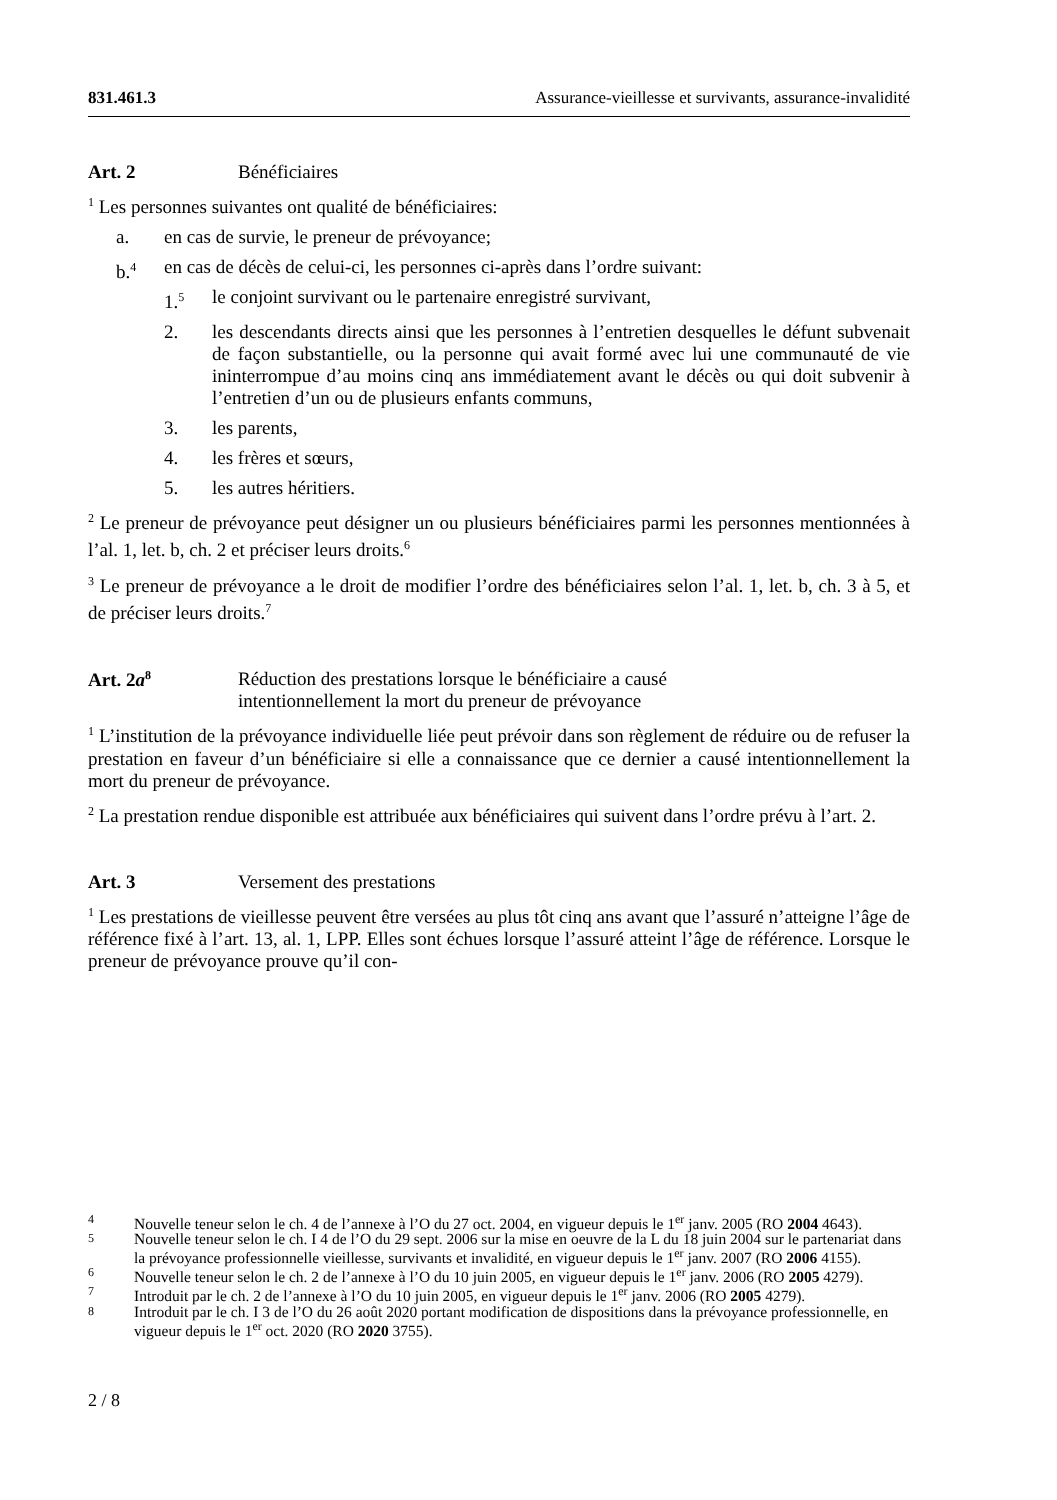831.461.3 Assurance-vieillesse et survivants, assurance-invalidité
Art. 2 Bénéficiaires
<sup>1</sup> Les personnes suivantes ont qualité de bénéficiaires:
a. en cas de survie, le preneur de prévoyance;
b.<sup>4</sup> en cas de décès de celui-ci, les personnes ci-après dans l’ordre suivant:
1.<sup>5</sup> le conjoint survivant ou le partenaire enregistré survivant,
2. les descendants directs ainsi que les personnes à l’entretien desquelles le défunt subvenait de façon substantielle, ou la personne qui avait formé avec lui une communauté de vie ininterrompue d’au moins cinq ans immédiatement avant le décès ou qui doit subvenir à l’entretien d’un ou de plusieurs enfants communs,
3. les parents,
4. les frères et sœurs,
5. les autres héritiers.
<sup>2</sup> Le preneur de prévoyance peut désigner un ou plusieurs bénéficiaires parmi les personnes mentionnées à l’al. 1, let. b, ch. 2 et préciser leurs droits.<sup>6</sup>
<sup>3</sup> Le preneur de prévoyance a le droit de modifier l’ordre des bénéficiaires selon l’al. 1, let. b, ch. 3 à 5, et de préciser leurs droits.<sup>7</sup>
Art. 2a<sup>8</sup> Réduction des prestations lorsque le bénéficiaire a causé
intentionnellement la mort du preneur de prévoyance
<sup>1</sup> L’institution de la prévoyance individuelle liée peut prévoir dans son règlement de réduire ou de refuser la prestation en faveur d’un bénéficiaire si elle a connaissance que ce dernier a causé intentionnellement la mort du preneur de prévoyance.
<sup>2</sup> La prestation rendue disponible est attribuée aux bénéficiaires qui suivent dans l’ordre prévu à l’art. 2.
Art. 3 Versement des prestations
<sup>1</sup> Les prestations de vieillesse peuvent être versées au plus tôt cinq ans avant que l’assuré n’atteigne l’âge de référence fixé à l’art. 13, al. 1, LPP. Elles sont échues lorsque l’assuré atteint l’âge de référence. Lorsque le preneur de prévoyance prouve qu’il con-
<sup>4</sup> Nouvelle teneur selon le ch. 4 de l’annexe à l’O du 27 oct. 2004, en vigueur depuis le 1<sup>er</sup> janv. 2005 (RO 2004 4643).
<sup>5</sup> Nouvelle teneur selon le ch. I 4 de l’O du 29 sept. 2006 sur la mise en oeuvre de la L du 18 juin 2004 sur le partenariat dans la prévoyance professionnelle vieillesse, survivants et invalidité, en vigueur depuis le 1<sup>er</sup> janv. 2007 (RO 2006 4155).
<sup>6</sup> Nouvelle teneur selon le ch. 2 de l’annexe à l’O du 10 juin 2005, en vigueur depuis le 1<sup>er</sup> janv. 2006 (RO 2005 4279).
<sup>7</sup> Introduit par le ch. 2 de l’annexe à l’O du 10 juin 2005, en vigueur depuis le 1<sup>er</sup> janv. 2006 (RO 2005 4279).
<sup>8</sup> Introduit par le ch. I 3 de l’O du 26 août 2020 portant modification de dispositions dans la prévoyance professionnelle, en vigueur depuis le 1<sup>er</sup> oct. 2020 (RO 2020 3755).
2 / 8